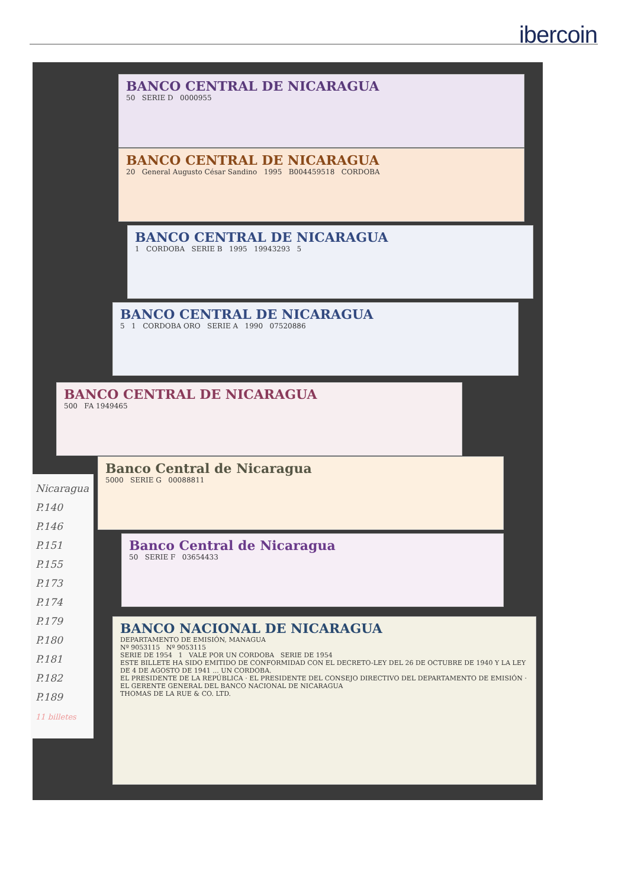ibercoin
BANCO CENTRAL DE NICARAGUA
50 SERIE D 0000955
BANCO CENTRAL DE NICARAGUA
20 General Augusto César Sandino 1995 B004459518 CORDOBA
BANCO CENTRAL DE NICARAGUA
1 CORDOBA SERIE B 1995 19943293 5
BANCO CENTRAL DE NICARAGUA
5 1 CORDOBA ORO SERIE A 1990 07520886
BANCO CENTRAL DE NICARAGUA
500 FA 1949465
Banco Central de Nicaragua
5000 SERIE G 00088811
Banco Central de Nicaragua
50 SERIE F 03654433
BANCO NACIONAL DE NICARAGUA
DEPARTAMENTO DE EMISIÓN, MANAGUA
Nº 9053115 Nº 9053115
SERIE DE 1954 1 VALE POR UN CORDOBA SERIE DE 1954
ESTE BILLETE HA SIDO EMITIDO DE CONFORMIDAD CON EL DECRETO-LEY DEL 26 DE OCTUBRE DE 1940 Y LA LEY DE 4 DE AGOSTO DE 1941 ... UN CORDOBA.
EL PRESIDENTE DE LA REPÚBLICA · EL PRESIDENTE DEL CONSEJO DIRECTIVO DEL DEPARTAMENTO DE EMISIÓN · EL GERENTE GENERAL DEL BANCO NACIONAL DE NICARAGUA
THOMAS DE LA RUE & CO. LTD.
Nicaragua
P.140
P.146
P.151
P.155
P.173
P.174
P.179
P.180
P.181
P.182
P.189
11 billetes